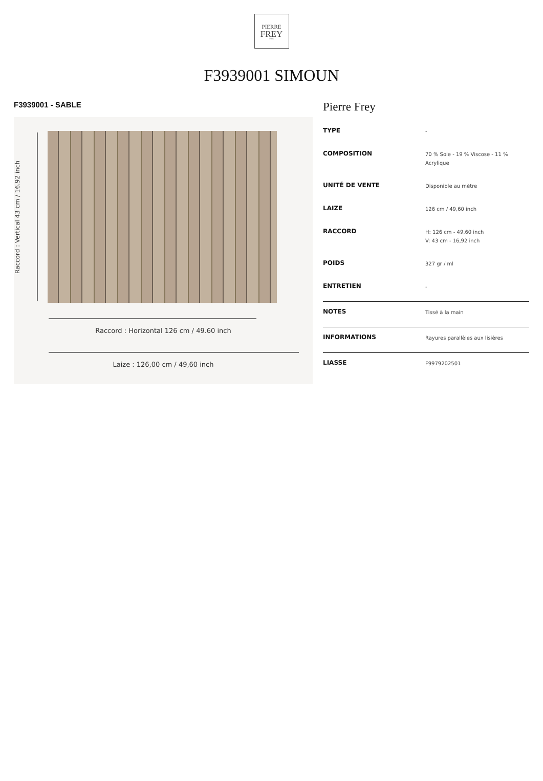PIERRE
FREY
PARIS
F3939001 SIMOUN
F3939001 - SABLE
Raccord : Vertical 43 cm / 16.92 inch
Raccord : Horizontal 126 cm / 49.60 inch
Laize : 126,00 cm / 49,60 inch
Pierre Frey
| TYPE | - |
| COMPOSITION | 70 % Soie - 19 % Viscose - 11 % Acrylique |
| UNITÉ DE VENTE | Disponible au mètre |
| LAIZE | 126 cm / 49,60 inch |
| RACCORD | H: 126 cm - 49,60 inch V: 43 cm - 16,92 inch |
| POIDS | 327 gr / ml |
| ENTRETIEN | - |
| NOTES | Tissé à la main |
| INFORMATIONS | Rayures parallèles aux lisières |
| LIASSE | F9979202501 |